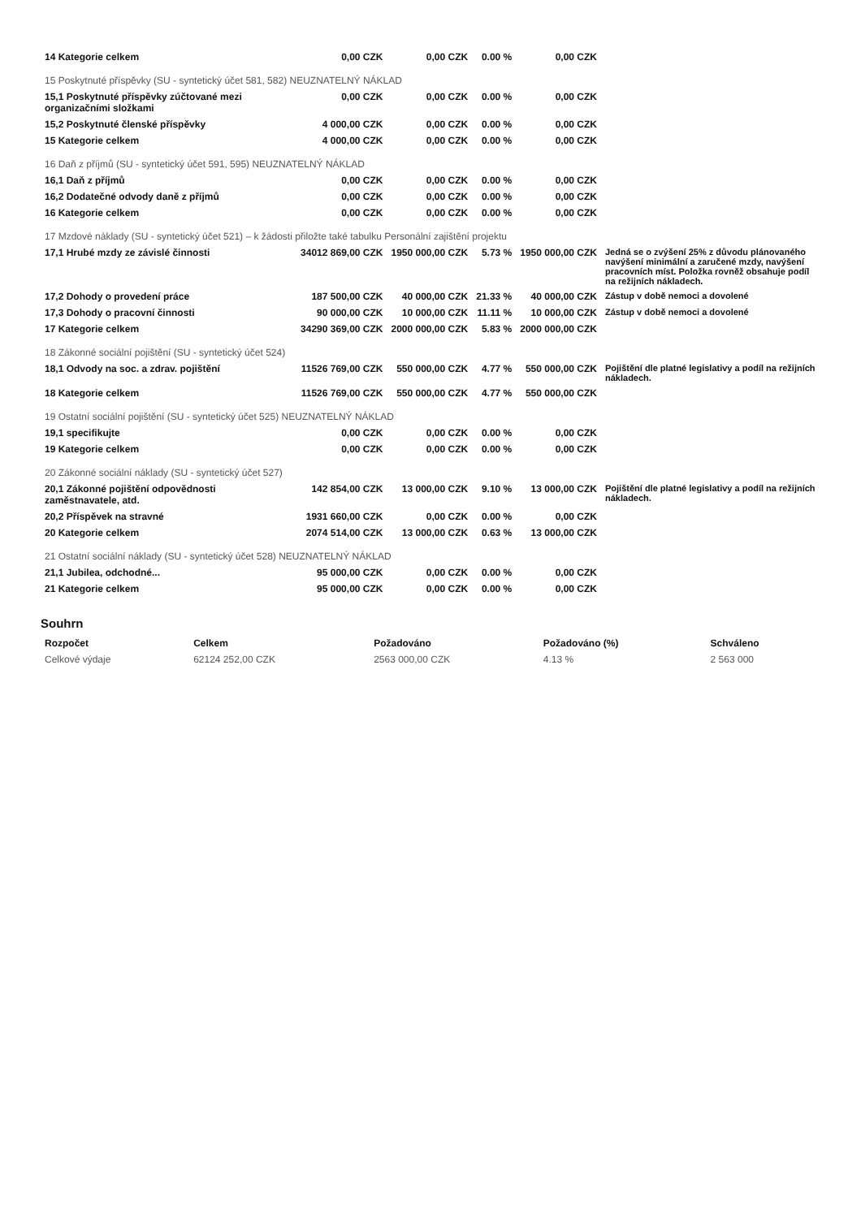| 14 Kategorie celkem | 0,00 CZK | 0,00 CZK | 0.00 % | 0,00 CZK | |
| 15 Poskytnuté příspěvky (SU - syntetický účet 581, 582) NEUZNATELNÝ NÁKLAD | | | | | |
| 15,1 Poskytnuté příspěvky zúčtované mezi organizačními složkami | 0,00 CZK | 0,00 CZK | 0.00 % | 0,00 CZK | |
| 15,2 Poskytnuté členské příspěvky | 4 000,00 CZK | 0,00 CZK | 0.00 % | 0,00 CZK | |
| 15 Kategorie celkem | 4 000,00 CZK | 0,00 CZK | 0.00 % | 0,00 CZK | |
| 16 Daň z příjmů (SU - syntetický účet 591, 595) NEUZNATELNÝ NÁKLAD | | | | | |
| 16,1 Daň z příjmů | 0,00 CZK | 0,00 CZK | 0.00 % | 0,00 CZK | |
| 16,2 Dodatečné odvody daně z příjmů | 0,00 CZK | 0,00 CZK | 0.00 % | 0,00 CZK | |
| 16 Kategorie celkem | 0,00 CZK | 0,00 CZK | 0.00 % | 0,00 CZK | |
| 17 Mzdové náklady (SU - syntetický účet 521) – k žádosti přiložte také tabulku Personální zajištění projektu | | | | | |
| 17,1 Hrubé mzdy ze závislé činnosti | 34012 869,00 CZK | 1950 000,00 CZK | 5.73 % | 1950 000,00 CZK | Jedná se o zvýšení 25% z důvodu plánovaného navýšení minimální a zaručené mzdy, navýšení pracovních míst. Položka rovněž obsahuje podíl na režijních nákladech. |
| 17,2 Dohody o provedení práce | 187 500,00 CZK | 40 000,00 CZK | 21.33 % | 40 000,00 CZK | Zástup v době nemoci a dovolené |
| 17,3 Dohody o pracovní činnosti | 90 000,00 CZK | 10 000,00 CZK | 11.11 % | 10 000,00 CZK | Zástup v době nemoci a dovolené |
| 17 Kategorie celkem | 34290 369,00 CZK | 2000 000,00 CZK | 5.83 % | 2000 000,00 CZK | |
| 18 Zákonné sociální pojištění (SU - syntetický účet 524) | | | | | |
| 18,1 Odvody na soc. a zdrav. pojištění | 11526 769,00 CZK | 550 000,00 CZK | 4.77 % | 550 000,00 CZK | Pojištění dle platné legislativy a podíl na režijních nákladech. |
| 18 Kategorie celkem | 11526 769,00 CZK | 550 000,00 CZK | 4.77 % | 550 000,00 CZK | |
| 19 Ostatní sociální pojištění (SU - syntetický účet 525) NEUZNATELNÝ NÁKLAD | | | | | |
| 19,1 specifikujte | 0,00 CZK | 0,00 CZK | 0.00 % | 0,00 CZK | |
| 19 Kategorie celkem | 0,00 CZK | 0,00 CZK | 0.00 % | 0,00 CZK | |
| 20 Zákonné sociální náklady (SU - syntetický účet 527) | | | | | |
| 20,1 Zákonné pojištění odpovědnosti zaměstnavatele, atd. | 142 854,00 CZK | 13 000,00 CZK | 9.10 % | 13 000,00 CZK | Pojištění dle platné legislativy a podíl na režijních nákladech. |
| 20,2 Příspěvek na stravné | 1931 660,00 CZK | 0,00 CZK | 0.00 % | 0,00 CZK | |
| 20 Kategorie celkem | 2074 514,00 CZK | 13 000,00 CZK | 0.63 % | 13 000,00 CZK | |
| 21 Ostatní sociální náklady (SU - syntetický účet 528) NEUZNATELNÝ NÁKLAD | | | | | |
| 21,1 Jubilea, odchodné... | 95 000,00 CZK | 0,00 CZK | 0.00 % | 0,00 CZK | |
| 21 Kategorie celkem | 95 000,00 CZK | 0,00 CZK | 0.00 % | 0,00 CZK | |
Souhrn
| Rozpočet | Celkem | Požadováno | Požadováno (%) | Schváleno |
| --- | --- | --- | --- | --- |
| Celkové výdaje | 62124 252,00 CZK | 2563 000,00 CZK | 4.13 % | 2 563 000 |